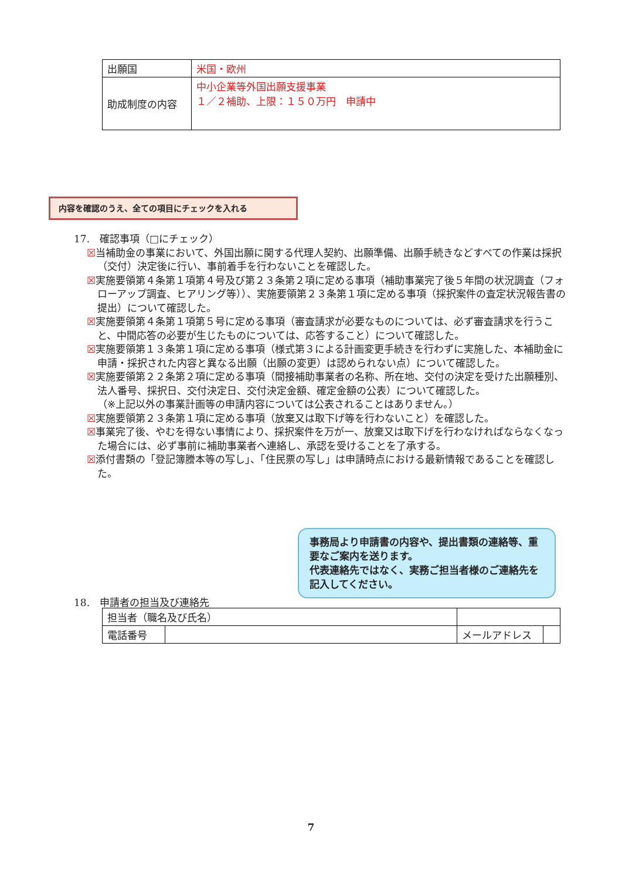| 出願国 | 米国・欧州 |
| 助成制度の内容 | 中小企業等外国出願支援事業 １／２補助、上限：１５０万円 申請中 |
内容を確認のうえ、全ての項目にチェックを入れる
17.　確認事項（□にチェック）
☒当補助金の事業において、外国出願に関する代理人契約、出願準備、出願手続きなどすべての作業は採択（交付）決定後に行い、事前着手を行わないことを確認した。
☒実施要領第４条第１項第４号及び第２３条第２項に定める事項（補助事業完了後５年間の状況調査（フォローアップ調査、ヒアリング等））、実施要領第２３条第１項に定める事項（採択案件の査定状況報告書の提出）について確認した。
☒実施要領第４条第１項第５号に定める事項（審査請求が必要なものについては、必ず審査請求を行うこと、中間応答の必要が生じたものについては、応答すること）について確認した。
☒実施要領第１３条第１項に定める事項（様式第３による計画変更手続きを行わずに実施した、本補助金に申請・採択された内容と異なる出願（出願の変更）は認められない点）について確認した。
☒実施要領第２２条第２項に定める事項（間接補助事業者の名称、所在地、交付の決定を受けた出願種別、法人番号、採択日、交付決定日、交付決定金額、確定金額の公表）について確認した。
（※上記以外の事業計画等の申請内容については公表されることはありません。）
☒実施要領第２３条第１項に定める事項（放棄又は取下げ等を行わないこと）を確認した。
☒事業完了後、やむを得ない事情により、採択案件を万が一、放棄又は取下げを行わなければならなくなった場合には、必ず事前に補助事業者へ連絡し、承認を受けることを了承する。
☒添付書類の「登記簿謄本等の写し」、「住民票の写し」は申請時点における最新情報であることを確認した。
事務局より申請書の内容や、提出書類の連絡等、重要なご案内を送ります。
代表連絡先ではなく、実務ご担当者様のご連絡先を記入してください。
18.　申請者の担当及び連絡先
| 担当者（職名及び氏名） | | | | |
| 電話番号 | | | メールアドレス | |
7